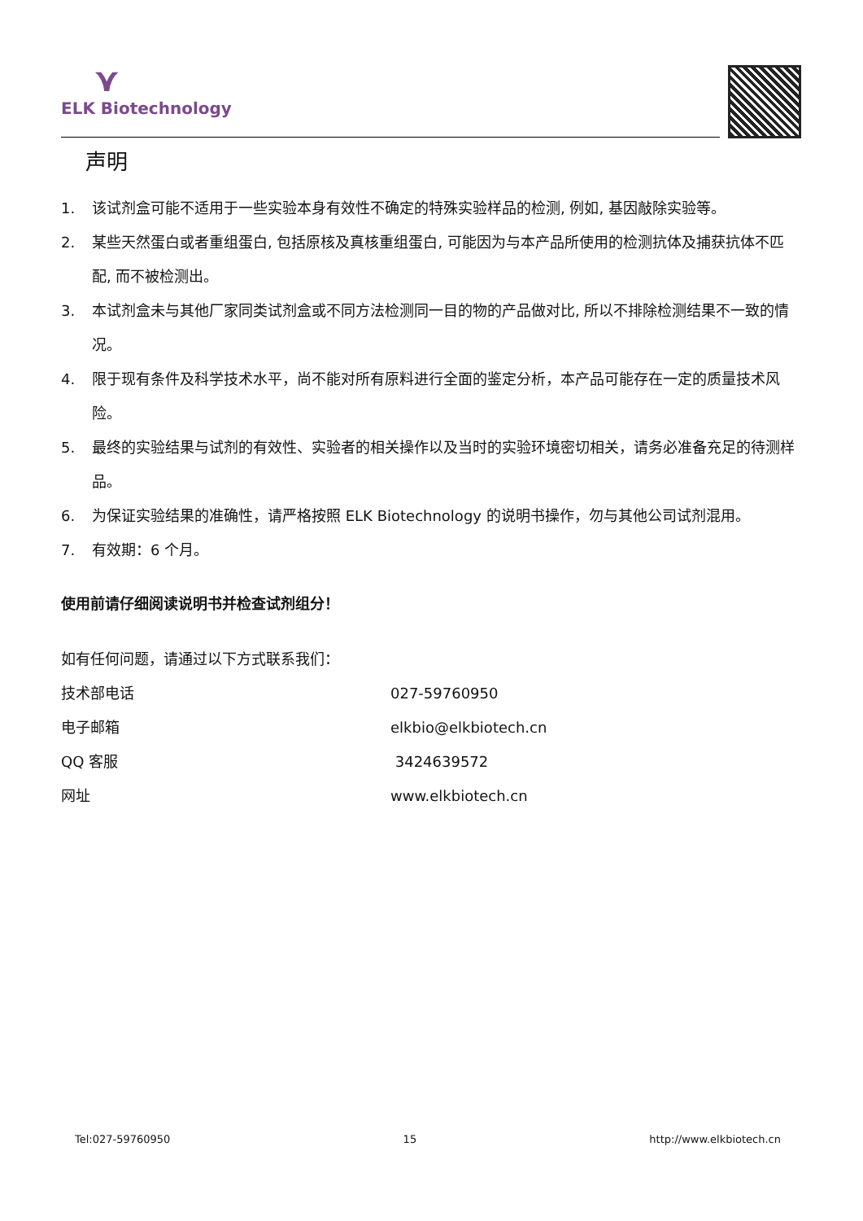⋎
ELK Biotechnology
声明
1. 该试剂盒可能不适用于一些实验本身有效性不确定的特殊实验样品的检测, 例如, 基因敲除实验等。
2. 某些天然蛋白或者重组蛋白, 包括原核及真核重组蛋白, 可能因为与本产品所使用的检测抗体及捕获抗体不匹配, 而不被检测出。
3. 本试剂盒未与其他厂家同类试剂盒或不同方法检测同一目的物的产品做对比, 所以不排除检测结果不一致的情况。
4. 限于现有条件及科学技术水平，尚不能对所有原料进行全面的鉴定分析，本产品可能存在一定的质量技术风险。
5. 最终的实验结果与试剂的有效性、实验者的相关操作以及当时的实验环境密切相关，请务必准备充足的待测样品。
6. 为保证实验结果的准确性，请严格按照 ELK Biotechnology 的说明书操作，勿与其他公司试剂混用。
7. 有效期：6 个月。
使用前请仔细阅读说明书并检查试剂组分！
如有任何问题，请通过以下方式联系我们：
技术部电话 027-59760950
电子邮箱 elkbio@elkbiotech.cn
QQ 客服 3424639572
网址 www.elkbiotech.cn
Tel:027-59760950 15 http://www.elkbiotech.cn